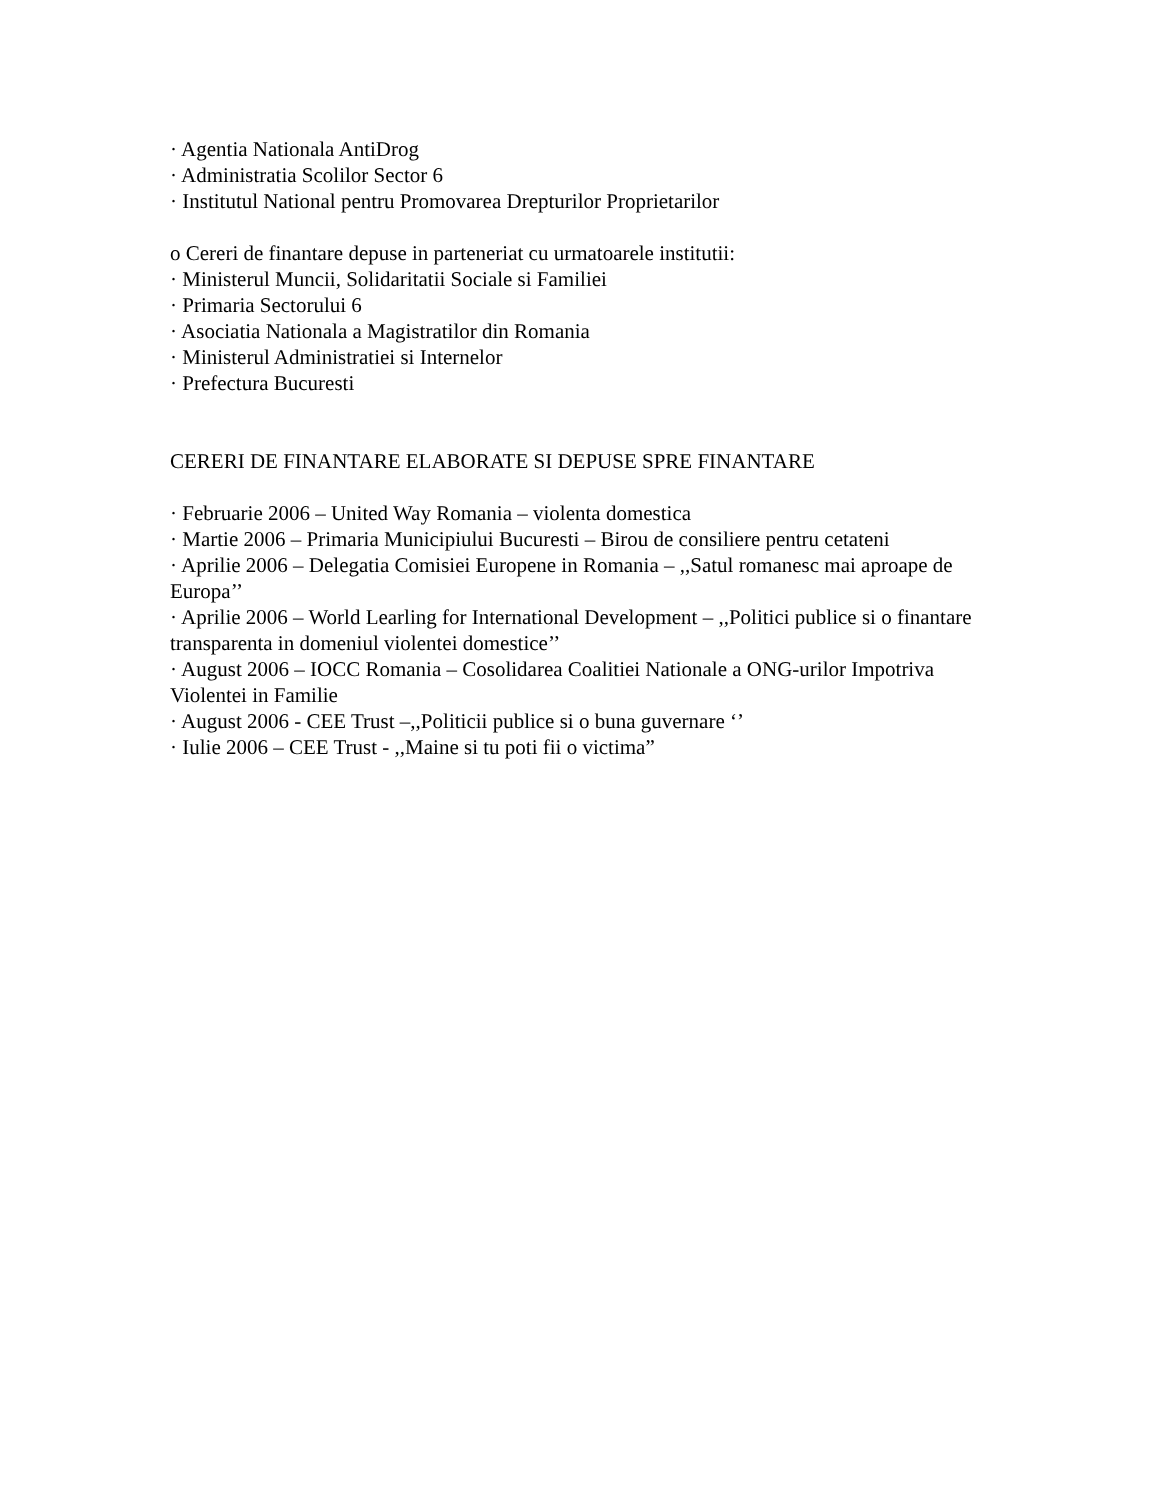· Agentia Nationala AntiDrog
· Administratia Scolilor Sector 6
· Institutul National pentru Promovarea Drepturilor Proprietarilor
o Cereri de finantare depuse in parteneriat cu urmatoarele institutii:
· Ministerul Muncii, Solidaritatii Sociale si Familiei
· Primaria Sectorului 6
· Asociatia Nationala a Magistratilor din Romania
· Ministerul Administratiei si Internelor
· Prefectura Bucuresti
CERERI DE FINANTARE ELABORATE SI DEPUSE SPRE FINANTARE
· Februarie 2006 – United Way Romania – violenta domestica
· Martie 2006 – Primaria Municipiului Bucuresti – Birou de consiliere pentru cetateni
· Aprilie 2006 – Delegatia Comisiei Europene in Romania – ,,Satul romanesc mai aproape de Europa’’
· Aprilie 2006 – World Learling for International Development – ,,Politici publice si o finantare transparenta in domeniul violentei domestice’’
· August 2006 – IOCC Romania – Cosolidarea Coalitiei Nationale a ONG-urilor Impotriva Violentei in Familie
· August 2006 - CEE Trust –,,Politicii publice si o buna guvernare ‘’
· Iulie 2006 – CEE Trust - ,,Maine si tu poti fii o victima”